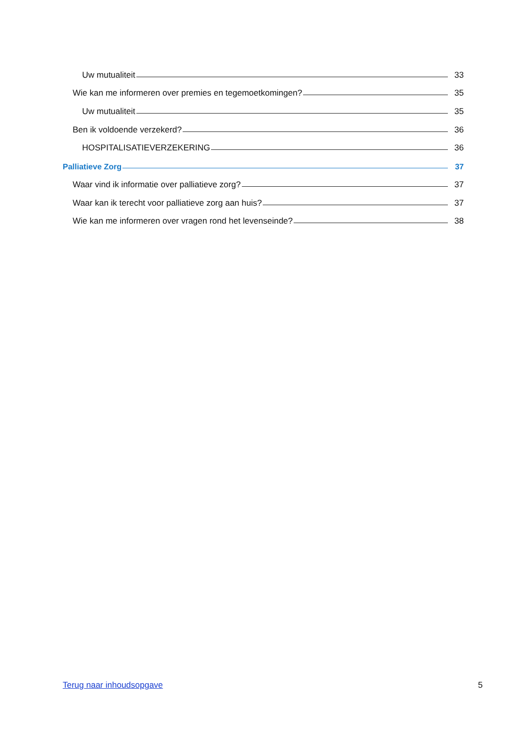Uw mutualiteit 33
Wie kan me informeren over premies en tegemoetkomingen? 35
Uw mutualiteit 35
Ben ik voldoende verzekerd? 36
HOSPITALISATIEVERZEKERING 36
Palliatieve Zorg 37
Waar vind ik informatie over palliatieve zorg? 37
Waar kan ik terecht voor palliatieve zorg aan huis? 37
Wie kan me informeren over vragen rond het levenseinde? 38
Terug naar inhoudsopgave 5